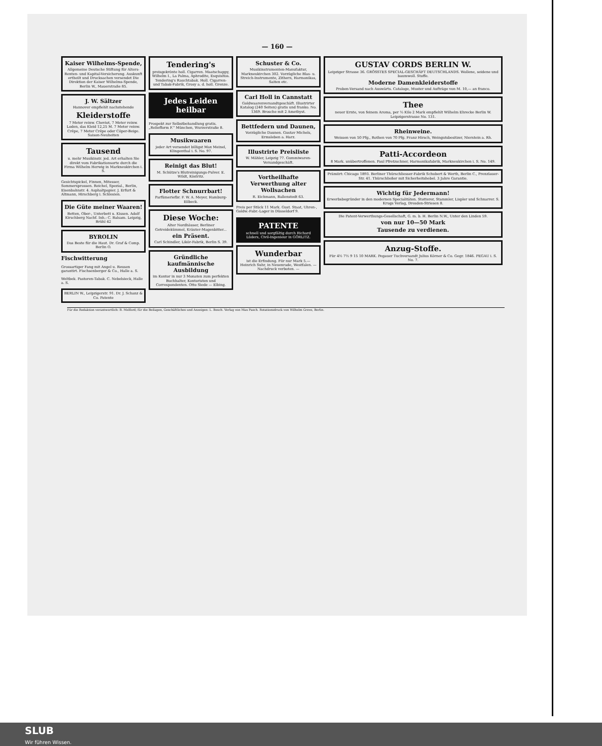— 160 —
Kaiser Wilhelms-Spende,
Allgemeine Deutsche Stiftung für Alters-Renten- und Kapital-Versicherung. Auskunft ertheilt und Drucksachen versendet Die Direktion der Kaiser Wilhelms-Spende, Berlin W., Mauerstraße 85.
J. W. Sältzer
Hannover empfiehlt nachstehende
Kleiderstoffe
7 Meter reinw. Cheviot, 7 Meter reinw. Loden, das Kleid 12,25 M. 7 Meter reinw. Crêpe, 7 Meter Crêpe oder Cöper-Beige. Saison-Neuheiten
Tausend
u. mehr Musikinstr. jed. Art erhalten Sie direkt vom Fabrikationsorte durch die Firma Wilhelm Herwig in Markneukirchen i. S.
Gesichtspickel, Finnen, Mitesser, Sommersprossen. Reichel, Spezial., Berlin, Eisenbahnstr. 4. Asphaltpapier. J. Erfurt & Altmann, Hirschberg i. Schlesien.
Die Güte meiner Waaren!
Betten, Ober-, Unterbett u. Kissen. Adolf Kirschberg Nachf. Inh.: C. Balsam. Leipzig, Brühl 42
BYROLIN
Das Beste für die Haut. Dr. Graf & Comp. Berlin O.
Fischwitterung
Grossartiger Fang mit Angel u. Reusen garantirt. Fischsenberger & Co., Halle a. S.
Weltbek. Pastoren-Tabak. C. Nebelsieck, Halle a. S.
BERLIN W., Leipzigerstr. 91. Dr. J. Schanz & Co. Patente
Tendering's
preisgekrönte holl. Cigarren. Maatschappy, Wilhelm I., La Palma, Aphrodite, Esquisitos. Tendering's Rauchtabak. Holl. Cigarren- und Tabak-Fabrik, Grosy a. d. holl. Grenze.
Jedes Leiden heilbar
Prospekt zur Selbstbehandlung gratis. „Reliefform F.“ München, Wurzerstraße 8.
Musikwaaren
jeder Art versendet billigst Max Meinel, Klingenthal i. S. No. 97.
Reinigt das Blut!
M. Schütze's Blutreinigungs-Pulver. E. Wildt, Köstritz.
Flotter Schnurrbart!
Parfümeriefbr. F. W. A. Meyer, Hamburg-Eilbeck.
Diese Woche:
Alter Nordhäuser, Berliner Getreidekümmel, Kräuter-Magenbitter...
ein Präsent.
Carl Schindler, Likör-Fabrik, Berlin S. 39.
Gründliche kaufmännische Ausbildung
im Kontor in nur 3 Monaten zum perfekten Buchhalter, Kontoristen und Correspondenten. Otto Siede — Elbing.
Schuster & Co.
Musikinstrumenten-Manufaktur, Markneukirchen 302. Vorzügliche Blas- u. Streich-Instrumente, Zithern, Harmonikas, Saiten etc.
Carl Holl in Cannstatt
Goldwaarenversandtgeschäft. Illustrirter Katalog (240 Seiten) gratis und franko. No. 1369. Brosche mit 2 Amethyst.
Bettfedern und Daunen,
Vorzügliche Daunen. Gustav Michels, Ermsleben a. Harz.
Illustrirte Preisliste
W. Mähler, Leipzig 77. Gummiwaren-Versandgeschäft.
Vortheilhafte Verwerthung alter Wollsachen
R. Eichmann, Ballenstedt 63.
Preis per Stück 11 Mark. Gust. Staat, Uhren-, Goldw.-Fabr.-Lager in Düsseldorf 9.
PATENTE
schnell und sorgfältig durch Richard Lüders, Civil-Ingenieur in GÖRLITZ.
Wunderbar
ist die Erfindung. Für nur Mark 5.— Heinrich Suhr, in Neuenrade, Westfalen. — Nachdruck verboten. —
GUSTAV CORDS BERLIN W.
Leipziger Strasse 36. GRÖSSTES SPECIAL-GESCHÄFT DEUTSCHLANDS. Wollene, seidene und baumwoll. Stoffe.
Moderne Damenkleiderstoffe
Proben-Versand nach Auswärts. Cataloge, Muster und Aufträge von M. 10,— an franco.
Thee
neuer Ernte, von feinem Aroma, per ½ Kilo 2 Mark empfiehlt Wilhelm Ehrecke Berlin W. Leipzigerstrasse No. 131.
Rheinweine.
Weissen von 50 Pfg., Rothen von 70 Pfg. Franz Hirsch, Weingutsbesitzer, Nierstein a. Rh.
Patti-Accordeon
8 Mark. unübertroffenen. Paul Pfretzschner, Harmonikafabrik, Markneukirchen i. S. No. 149.
Prämiirt: Chicago 1893. Berliner Thürschliesser-Fabrik Schubert & Werth, Berlin C., Prenzlauer-Str. 41. Thürschließer mit Sicherheitshebel. 3 Jahre Garantie.
Wichtig für Jedermann!
Erwerbsbegründer in den modernen Specialitäten. Stotterer, Stammler, Lispler und Schnarrer. S. Krugs Verlag, Dresden-Striesen 8.
Die Patent-Verwerthungs-Gesellschaft, G. m. b. H. Berlin N.W., Unter den Linden 59.
von nur 10—50 Mark
Tausende zu verdienen.
Anzug-Stoffe.
Für 4½ 7½ 9 15 10 MARK. Pegauer Tuchversandt Julius Körner & Co. Gegr. 1846. PEGAU i. S. No. 7.
Für die Redaktion verantwortlich: B. Melford; für die Beilagen, Geschäftliches und Anzeigen: L. Besch. Verlag von Max Pasch. Rotationsdruck von Wilhelm Greve, Berlin.
SLUB
Wir führen Wissen.